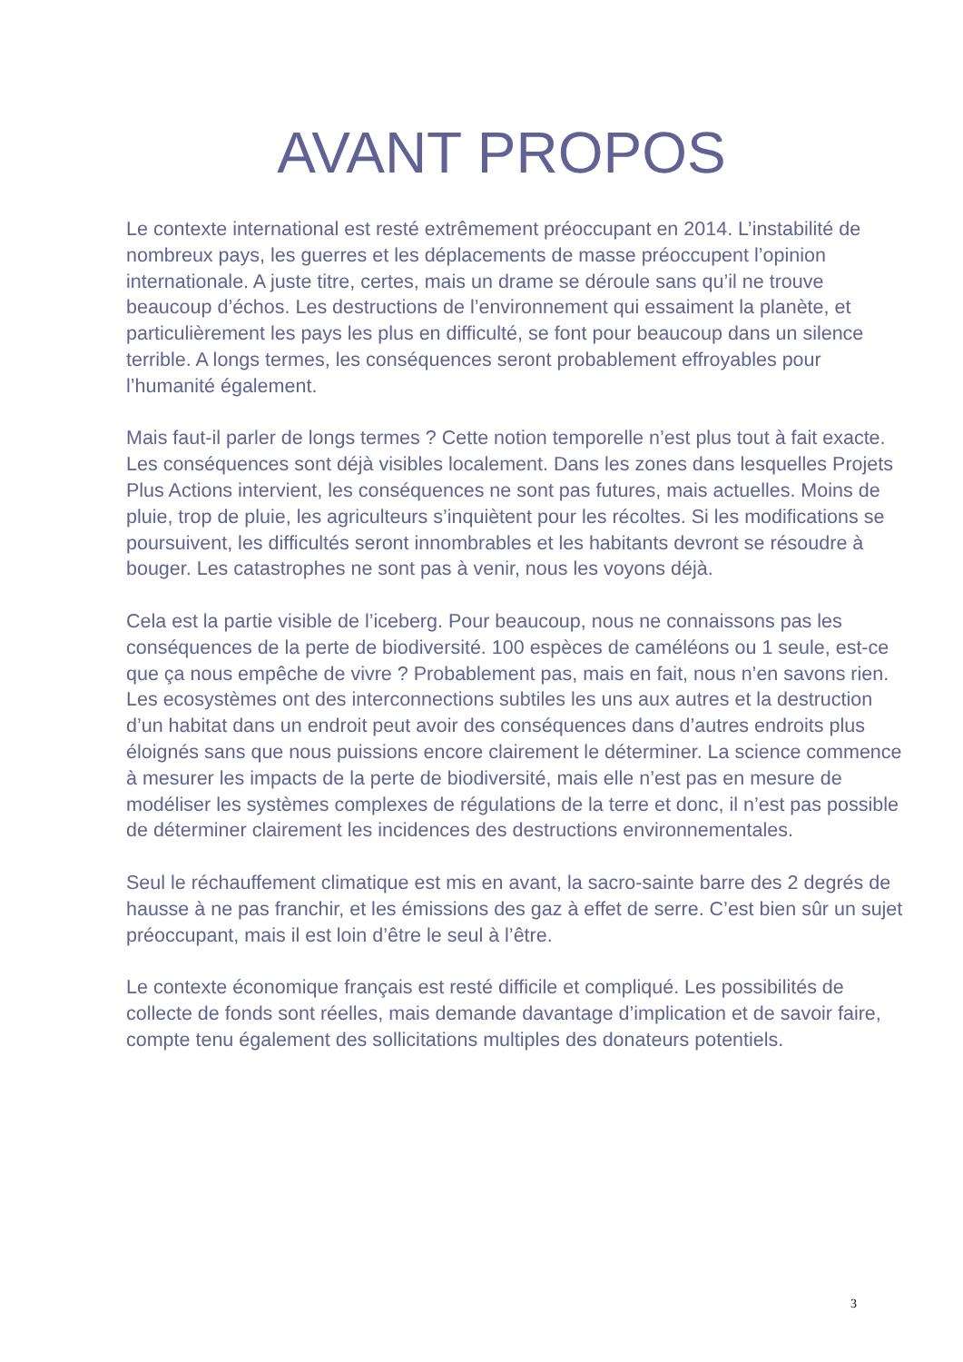AVANT PROPOS
Le contexte international est resté extrêmement préoccupant en 2014. L’instabilité de nombreux pays, les guerres et les déplacements de masse préoccupent l’opinion internationale. A juste titre, certes, mais un drame se déroule sans qu’il ne trouve beaucoup d’échos. Les destructions de l’environnement qui essaiment la planète, et particulièrement les pays les plus en difficulté, se font pour beaucoup dans un silence terrible. A longs termes, les conséquences seront probablement effroyables pour l’humanité également.
Mais faut-il parler de longs termes ? Cette notion temporelle n’est plus tout à fait exacte. Les conséquences sont déjà visibles localement. Dans les zones dans lesquelles Projets Plus Actions intervient, les conséquences ne sont pas futures, mais actuelles. Moins de pluie, trop de pluie, les agriculteurs s’inquiètent pour les récoltes. Si les modifications se poursuivent, les difficultés seront innombrables et les habitants devront se résoudre à bouger. Les catastrophes ne sont pas à venir, nous les voyons déjà.
Cela est la partie visible de l’iceberg. Pour beaucoup, nous ne connaissons pas les conséquences de la perte de biodiversité. 100 espèces de caméléons ou 1 seule, est-ce que ça nous empêche de vivre ? Probablement pas, mais en fait, nous n’en savons rien. Les ecosystèmes ont des interconnections subtiles les uns aux autres et la destruction d’un habitat dans un endroit peut avoir des conséquences dans d’autres endroits plus éloignés sans que nous puissions encore clairement le déterminer. La science commence à mesurer les impacts de la perte de biodiversité, mais elle n’est pas en mesure de modéliser les systèmes complexes de régulations de la terre et donc, il n’est pas possible de déterminer clairement les incidences des destructions environnementales.
Seul le réchauffement climatique est mis en avant, la sacro-sainte barre des 2 degrés de hausse à ne pas franchir, et les émissions des gaz à effet de serre. C’est bien sûr un sujet préoccupant, mais il est loin d’être le seul à l’être.
Le contexte économique français est resté difficile et compliqué. Les possibilités de collecte de fonds sont réelles, mais demande davantage d’implication et de savoir faire, compte tenu également des sollicitations multiples des donateurs potentiels.
3